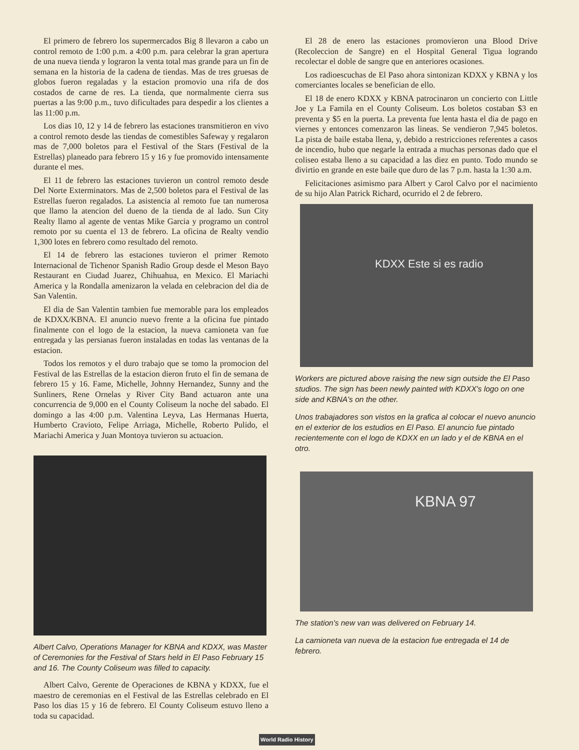El primero de febrero los supermercados Big 8 llevaron a cabo un control remoto de 1:00 p.m. a 4:00 p.m. para celebrar la gran apertura de una nueva tienda y lograron la venta total mas grande para un fin de semana en la historia de la cadena de tiendas. Mas de tres gruesas de globos fueron regaladas y la estacion promovio una rifa de dos costados de carne de res. La tienda, que normalmente cierra sus puertas a las 9:00 p.m., tuvo dificultades para despedir a los clientes a las 11:00 p.m.
Los dias 10, 12 y 14 de febrero las estaciones transmitieron en vivo a control remoto desde las tiendas de comestibles Safeway y regalaron mas de 7,000 boletos para el Festival of the Stars (Festival de la Estrellas) planeado para febrero 15 y 16 y fue promovido intensamente durante el mes.
El 11 de febrero las estaciones tuvieron un control remoto desde Del Norte Exterminators. Mas de 2,500 boletos para el Festival de las Estrellas fueron regalados. La asistencia al remoto fue tan numerosa que llamo la atencion del dueno de la tienda de al lado. Sun City Realty llamo al agente de ventas Mike Garcia y programo un control remoto por su cuenta el 13 de febrero. La oficina de Realty vendio 1,300 lotes en febrero como resultado del remoto.
El 14 de febrero las estaciones tuvieron el primer Remoto Internacional de Tichenor Spanish Radio Group desde el Meson Bayo Restaurant en Ciudad Juarez, Chihuahua, en Mexico. El Mariachi America y la Rondalla amenizaron la velada en celebracion del dia de San Valentin.
El dia de San Valentin tambien fue memorable para los empleados de KDXX/KBNA. El anuncio nuevo frente a la oficina fue pintado finalmente con el logo de la estacion, la nueva camioneta van fue entregada y las persianas fueron instaladas en todas las ventanas de la estacion.
Todos los remotos y el duro trabajo que se tomo la promocion del Festival de las Estrellas de la estacion dieron fruto el fin de semana de febrero 15 y 16. Fame, Michelle, Johnny Hernandez, Sunny and the Sunliners, Rene Ornelas y River City Band actuaron ante una concurrencia de 9,000 en el County Coliseum la noche del sabado. El domingo a las 4:00 p.m. Valentina Leyva, Las Hermanas Huerta, Humberto Cravioto, Felipe Arriaga, Michelle, Roberto Pulido, el Mariachi America y Juan Montoya tuvieron su actuacion.
Albert Calvo, Operations Manager for KBNA and KDXX, was Master of Ceremonies for the Festival of Stars held in El Paso February 15 and 16. The County Coliseum was filled to capacity.
Albert Calvo, Gerente de Operaciones de KBNA y KDXX, fue el maestro de ceremonias en el Festival de las Estrellas celebrado en El Paso los dias 15 y 16 de febrero. El County Coliseum estuvo lleno a toda su capacidad.
El 28 de enero las estaciones promovieron una Blood Drive (Recoleccion de Sangre) en el Hospital General Tigua logrando recolectar el doble de sangre que en anteriores ocasiones.
Los radioescuchas de El Paso ahora sintonizan KDXX y KBNA y los comerciantes locales se benefician de ello.
El 18 de enero KDXX y KBNA patrocinaron un concierto con Little Joe y La Famila en el County Coliseum. Los boletos costaban $3 en preventa y $5 en la puerta. La preventa fue lenta hasta el dia de pago en viernes y entonces comenzaron las lineas. Se vendieron 7,945 boletos. La pista de baile estaba llena, y, debido a restricciones referentes a casos de incendio, hubo que negarle la entrada a muchas personas dado que el coliseo estaba lleno a su capacidad a las diez en punto. Todo mundo se divirtio en grande en este baile que duro de las 7 p.m. hasta la 1:30 a.m.
Felicitaciones asimismo para Albert y Carol Calvo por el nacimiento de su hijo Alan Patrick Richard, ocurrido el 2 de febrero.
KDXX Este si es radio
Workers are pictured above raising the new sign outside the El Paso studios. The sign has been newly painted with KDXX's logo on one side and KBNA's on the other.
Unos trabajadores son vistos en la grafica al colocar el nuevo anuncio en el exterior de los estudios en El Paso. El anuncio fue pintado recientemente con el logo de KDXX en un lado y el de KBNA en el otro.
KBNA 97
The station's new van was delivered on February 14.
La camioneta van nueva de la estacion fue entregada el 14 de febrero.
World Radio History